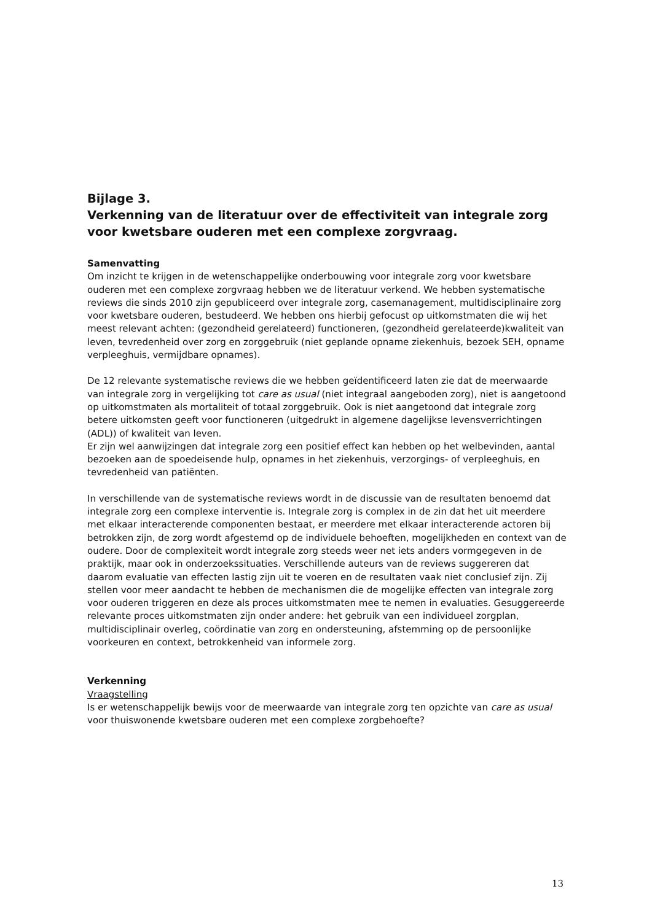Bijlage 3.
Verkenning van de literatuur over de effectiviteit van integrale zorg voor kwetsbare ouderen met een complexe zorgvraag.
Samenvatting
Om inzicht te krijgen in de wetenschappelijke onderbouwing voor integrale zorg voor kwetsbare ouderen met een complexe zorgvraag hebben we de literatuur verkend. We hebben systematische reviews die sinds 2010 zijn gepubliceerd over integrale zorg, casemanagement, multidisciplinaire zorg voor kwetsbare ouderen, bestudeerd. We hebben ons hierbij gefocust op uitkomstmaten die wij het meest relevant achten: (gezondheid gerelateerd) functioneren, (gezondheid gerelateerde)kwaliteit van leven, tevredenheid over zorg en zorggebruik (niet geplande opname ziekenhuis, bezoek SEH, opname verpleeghuis, vermijdbare opnames).
De 12 relevante systematische reviews die we hebben geïdentificeerd laten zie dat de meerwaarde van integrale zorg in vergelijking tot care as usual (niet integraal aangeboden zorg), niet is aangetoond op uitkomstmaten als mortaliteit of totaal zorggebruik. Ook is niet aangetoond dat integrale zorg betere uitkomsten geeft voor functioneren (uitgedrukt in algemene dagelijkse levensverrichtingen (ADL)) of kwaliteit van leven.
Er zijn wel aanwijzingen dat integrale zorg een positief effect kan hebben op het welbevinden, aantal bezoeken aan de spoedeisende hulp, opnames in het ziekenhuis, verzorgings- of verpleeghuis, en tevredenheid van patiënten.
In verschillende van de systematische reviews wordt in de discussie van de resultaten benoemd dat integrale zorg een complexe interventie is. Integrale zorg is complex in de zin dat het uit meerdere met elkaar interacterende componenten bestaat, er meerdere met elkaar interacterende actoren bij betrokken zijn, de zorg wordt afgestemd op de individuele behoeften, mogelijkheden en context van de oudere. Door de complexiteit wordt integrale zorg steeds weer net iets anders vormgegeven in de praktijk, maar ook in onderzoekssituaties. Verschillende auteurs van de reviews suggereren dat daarom evaluatie van effecten lastig zijn uit te voeren en de resultaten vaak niet conclusief zijn. Zij stellen voor meer aandacht te hebben de mechanismen die de mogelijke effecten van integrale zorg voor ouderen triggeren en deze als proces uitkomstmaten mee te nemen in evaluaties. Gesuggereerde relevante proces uitkomstmaten zijn onder andere: het gebruik van een individueel zorgplan, multidisciplinair overleg, coördinatie van zorg en ondersteuning, afstemming op de persoonlijke voorkeuren en context, betrokkenheid van informele zorg.
Verkenning
Vraagstelling
Is er wetenschappelijk bewijs voor de meerwaarde van integrale zorg ten opzichte van care as usual voor thuiswonende kwetsbare ouderen met een complexe zorgbehoefte?
13